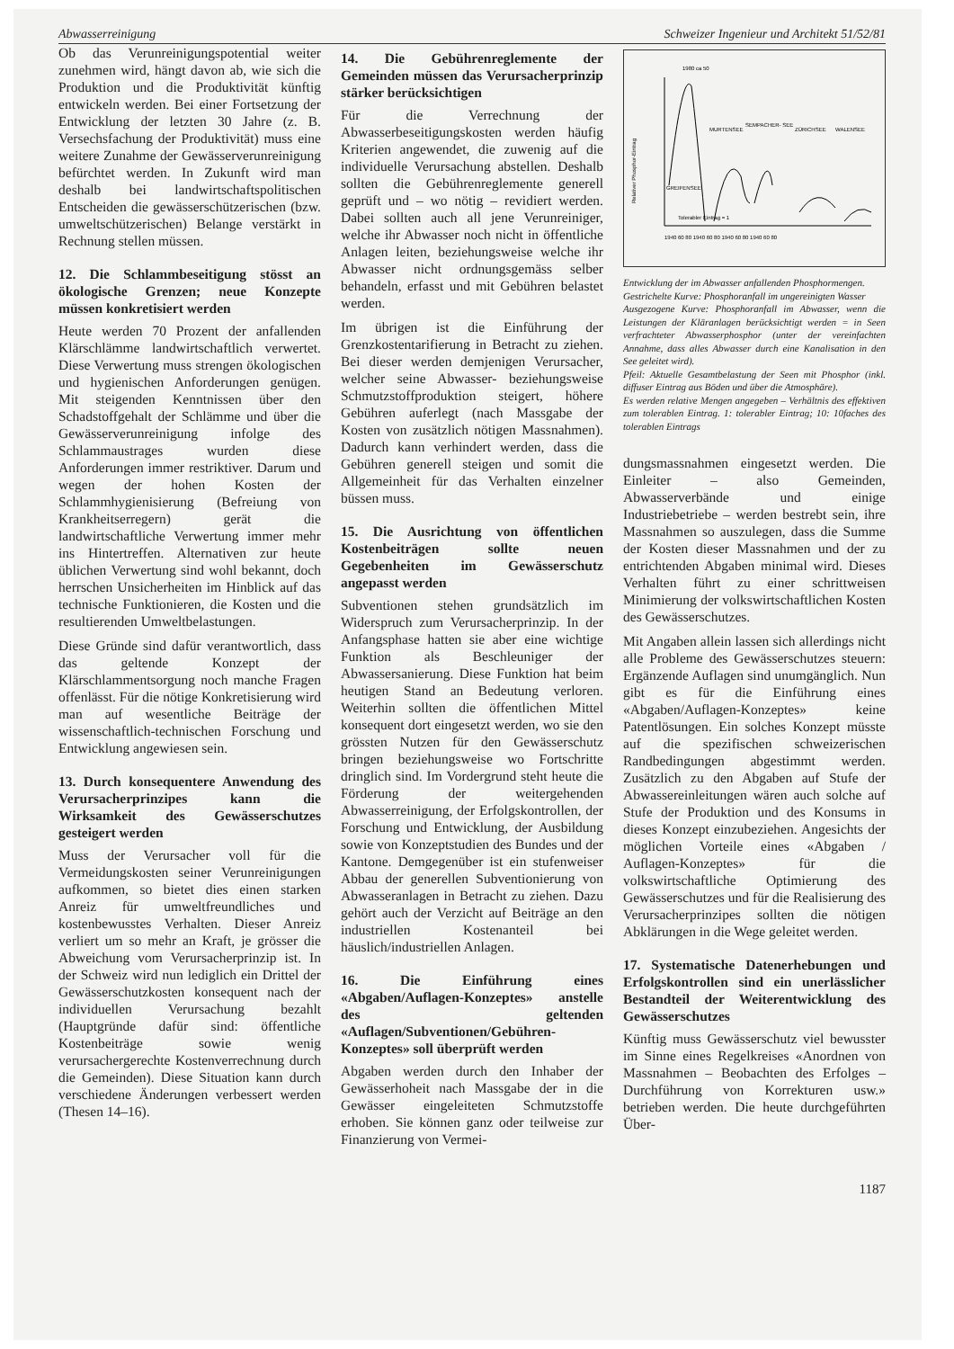Abwasserreinigung Schweizer Ingenieur und Architekt 51/52/81
Ob das Verunreinigungspotential weiter zunehmen wird, hängt davon ab, wie sich die Produktion und die Produktivität künftig entwickeln werden. Bei einer Fortsetzung der Entwicklung der letzten 30 Jahre (z. B. Versechsfachung der Produktivität) muss eine weitere Zunahme der Gewässerverunreinigung befürchtet werden. In Zukunft wird man deshalb bei landwirtschaftspolitischen Entscheiden die gewässerschützerischen (bzw. umweltschützerischen) Belange verstärkt in Rechnung stellen müssen.
12. Die Schlammbeseitigung stösst an ökologische Grenzen; neue Konzepte müssen konkretisiert werden
Heute werden 70 Prozent der anfallenden Klärschlämme landwirtschaftlich verwertet. Diese Verwertung muss strengen ökologischen und hygienischen Anforderungen genügen. Mit steigenden Kenntnissen über den Schadstoffgehalt der Schlämme und über die Gewässerverunreinigung infolge des Schlammaustrages wurden diese Anforderungen immer restriktiver. Darum und wegen der hohen Kosten der Schlammhygienisierung (Befreiung von Krankheitserregern) gerät die landwirtschaftliche Verwertung immer mehr ins Hintertreffen. Alternativen zur heute üblichen Verwertung sind wohl bekannt, doch herrschen Unsicherheiten im Hinblick auf das technische Funktionieren, die Kosten und die resultierenden Umweltbelastungen.
Diese Gründe sind dafür verantwortlich, dass das geltende Konzept der Klärschlammentsorgung noch manche Fragen offenlässt. Für die nötige Konkretisierung wird man auf wesentliche Beiträge der wissenschaftlich-technischen Forschung und Entwicklung angewiesen sein.
13. Durch konsequentere Anwendung des Verursacherprinzipes kann die Wirksamkeit des Gewässerschutzes gesteigert werden
Muss der Verursacher voll für die Vermeidungskosten seiner Verunreinigungen aufkommen, so bietet dies einen starken Anreiz für umweltfreundliches und kostenbewusstes Verhalten. Dieser Anreiz verliert um so mehr an Kraft, je grösser die Abweichung vom Verursacherprinzip ist. In der Schweiz wird nun lediglich ein Drittel der Gewässerschutzkosten konsequent nach der individuellen Verursachung bezahlt (Hauptgründe dafür sind: öffentliche Kostenbeiträge sowie wenig verursachergerechte Kostenverrechnung durch die Gemeinden). Diese Situation kann durch verschiedene Änderungen verbessert werden (Thesen 14–16).
14. Die Gebührenreglemente der Gemeinden müssen das Verursacherprinzip stärker berücksichtigen
Für die Verrechnung der Abwasserbeseitigungskosten werden häufig Kriterien angewendet, die zuwenig auf die individuelle Verursachung abstellen. Deshalb sollten die Gebührenreglemente generell geprüft und – wo nötig – revidiert werden. Dabei sollten auch all jene Verunreiniger, welche ihr Abwasser noch nicht in öffentliche Anlagen leiten, beziehungsweise welche ihr Abwasser nicht ordnungsgemäss selber behandeln, erfasst und mit Gebühren belastet werden.
Im übrigen ist die Einführung der Grenzkostentarifierung in Betracht zu ziehen. Bei dieser werden demjenigen Verursacher, welcher seine Abwasser- beziehungsweise Schmutzstoffproduktion steigert, höhere Gebühren auferlegt (nach Massgabe der Kosten von zusätzlich nötigen Massnahmen). Dadurch kann verhindert werden, dass die Gebühren generell steigen und somit die Allgemeinheit für das Verhalten einzelner büssen muss.
15. Die Ausrichtung von öffentlichen Kostenbeiträgen sollte neuen Gegebenheiten im Gewässerschutz angepasst werden
Subventionen stehen grundsätzlich im Widerspruch zum Verursacherprinzip. In der Anfangsphase hatten sie aber eine wichtige Funktion als Beschleuniger der Abwassersanierung. Diese Funktion hat beim heutigen Stand an Bedeutung verloren. Weiterhin sollten die öffentlichen Mittel konsequent dort eingesetzt werden, wo sie den grössten Nutzen für den Gewässerschutz bringen beziehungsweise wo Fortschritte dringlich sind. Im Vordergrund steht heute die Förderung der weitergehenden Abwasserreinigung, der Erfolgskontrollen, der Forschung und Entwicklung, der Ausbildung sowie von Konzeptstudien des Bundes und der Kantone. Demgegenüber ist ein stufenweiser Abbau der generellen Subventionierung von Abwasseranlagen in Betracht zu ziehen. Dazu gehört auch der Verzicht auf Beiträge an den industriellen Kostenanteil bei häuslich/industriellen Anlagen.
16. Die Einführung eines «Abgaben/Auflagen-Konzeptes» anstelle des geltenden «Auflagen/Subventionen/Gebühren-Konzeptes» soll überprüft werden
Abgaben werden durch den Inhaber der Gewässerhoheit nach Massgabe der in die Gewässer eingeleiteten Schmutzstoffe erhoben. Sie können ganz oder teilweise zur Finanzierung von Vermei-
1980 ca 50
MURTENSEE
SEMPACHER- SEE
ZÜRICHSEE
WALENSEE
GREIFENSEE
Tolerabler Eintrag = 1
1940 60 80 1940 60 80 1940 60 80 1940 60 80
Relativer Phosphor-Eintrag
Entwicklung der im Abwasser anfallenden Phosphormengen.
Gestrichelte Kurve: Phosphoranfall im ungereinigten Wasser
Ausgezogene Kurve: Phosphoranfall im Abwasser, wenn die Leistungen der Kläranlagen berücksichtigt werden = in Seen verfrachteter Abwasserphosphor (unter der vereinfachten Annahme, dass alles Abwasser durch eine Kanalisation in den See geleitet wird).
Pfeil: Aktuelle Gesamtbelastung der Seen mit Phosphor (inkl. diffuser Eintrag aus Böden und über die Atmosphäre).
Es werden relative Mengen angegeben – Verhältnis des effektiven zum tolerablen Eintrag. 1: tolerabler Eintrag; 10: 10faches des tolerablen Eintrags
dungsmassnahmen eingesetzt werden. Die Einleiter – also Gemeinden, Abwasserverbände und einige Industriebetriebe – werden bestrebt sein, ihre Massnahmen so auszulegen, dass die Summe der Kosten dieser Massnahmen und der zu entrichtenden Abgaben minimal wird. Dieses Verhalten führt zu einer schrittweisen Minimierung der volkswirtschaftlichen Kosten des Gewässerschutzes.
Mit Angaben allein lassen sich allerdings nicht alle Probleme des Gewässerschutzes steuern: Ergänzende Auflagen sind unumgänglich. Nun gibt es für die Einführung eines «Abgaben/Auflagen-Konzeptes» keine Patentlösungen. Ein solches Konzept müsste auf die spezifischen schweizerischen Randbedingungen abgestimmt werden. Zusätzlich zu den Abgaben auf Stufe der Abwassereinleitungen wären auch solche auf Stufe der Produktion und des Konsums in dieses Konzept einzubeziehen. Angesichts der möglichen Vorteile eines «Abgaben / Auflagen-Konzeptes» für die volkswirtschaftliche Optimierung des Gewässerschutzes und für die Realisierung des Verursacherprinzipes sollten die nötigen Abklärungen in die Wege geleitet werden.
17. Systematische Datenerhebungen und Erfolgskontrollen sind ein unerlässlicher Bestandteil der Weiterentwicklung des Gewässerschutzes
Künftig muss Gewässerschutz viel bewusster im Sinne eines Regelkreises «Anordnen von Massnahmen – Beobachten des Erfolges – Durchführung von Korrekturen usw.» betrieben werden. Die heute durchgeführten Über-
1187